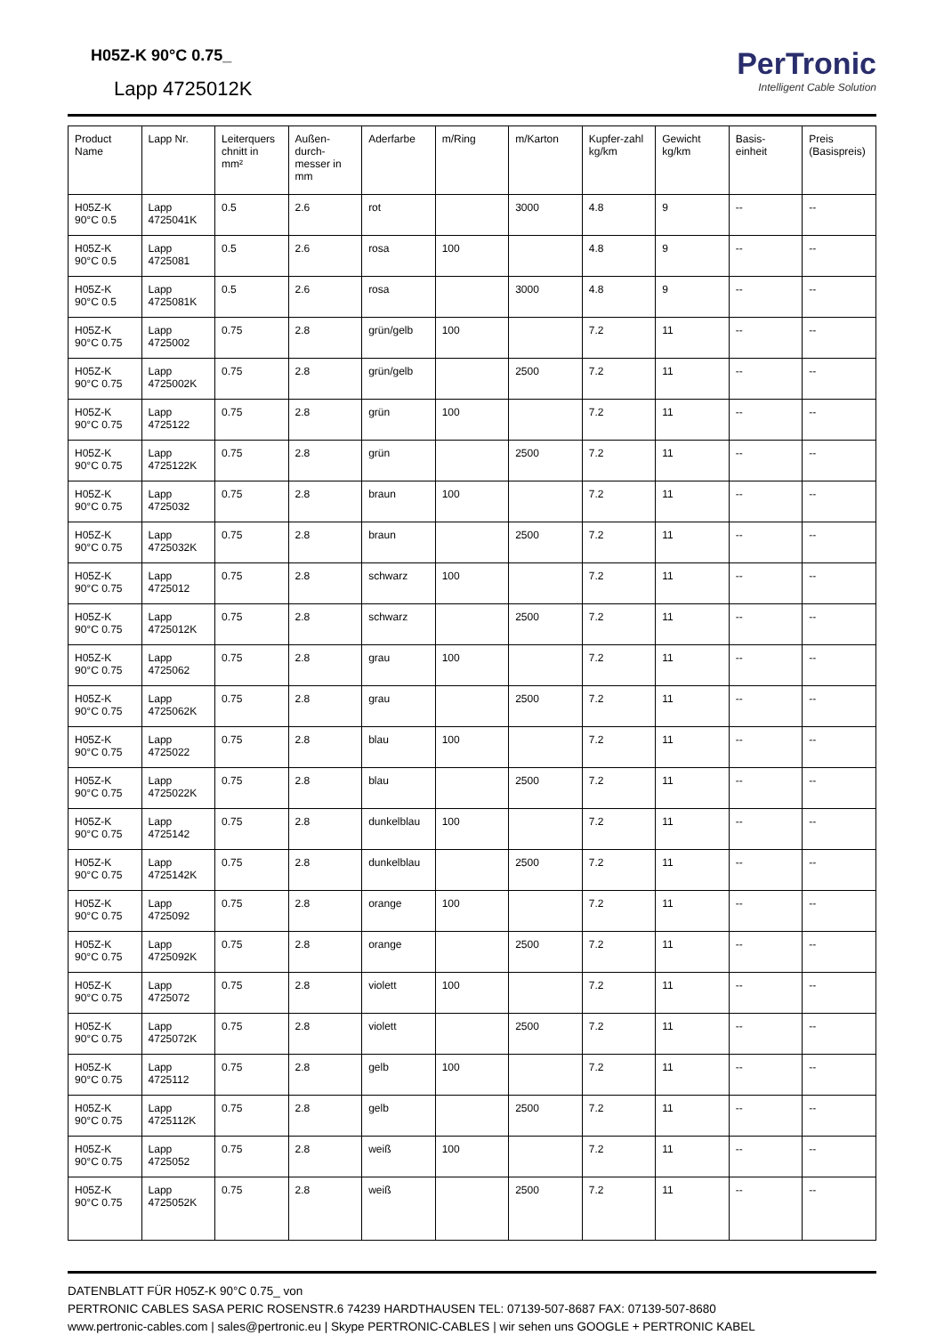H05Z-K 90°C 0.75_
Lapp 4725012K
PerTronic
Intelligent Cable Solution
| Product Name | Lapp Nr. | Leiterquers chnitt in mm² | Außen-durch-messer in mm | Aderfarbe | m/Ring | m/Karton | Kupfer-zahl kg/km | Gewicht kg/km | Basis-einheit | Preis (Basispreis) |
| --- | --- | --- | --- | --- | --- | --- | --- | --- | --- | --- |
| H05Z-K 90°C 0.5 | Lapp 4725041K | 0.5 | 2.6 | rot | | 3000 | 4.8 | 9 | -- | -- |
| H05Z-K 90°C 0.5 | Lapp 4725081 | 0.5 | 2.6 | rosa | 100 | | 4.8 | 9 | -- | -- |
| H05Z-K 90°C 0.5 | Lapp 4725081K | 0.5 | 2.6 | rosa | | 3000 | 4.8 | 9 | -- | -- |
| H05Z-K 90°C 0.75 | Lapp 4725002 | 0.75 | 2.8 | grün/gelb | 100 | | 7.2 | 11 | -- | -- |
| H05Z-K 90°C 0.75 | Lapp 4725002K | 0.75 | 2.8 | grün/gelb | | 2500 | 7.2 | 11 | -- | -- |
| H05Z-K 90°C 0.75 | Lapp 4725122 | 0.75 | 2.8 | grün | 100 | | 7.2 | 11 | -- | -- |
| H05Z-K 90°C 0.75 | Lapp 4725122K | 0.75 | 2.8 | grün | | 2500 | 7.2 | 11 | -- | -- |
| H05Z-K 90°C 0.75 | Lapp 4725032 | 0.75 | 2.8 | braun | 100 | | 7.2 | 11 | -- | -- |
| H05Z-K 90°C 0.75 | Lapp 4725032K | 0.75 | 2.8 | braun | | 2500 | 7.2 | 11 | -- | -- |
| H05Z-K 90°C 0.75 | Lapp 4725012 | 0.75 | 2.8 | schwarz | 100 | | 7.2 | 11 | -- | -- |
| H05Z-K 90°C 0.75 | Lapp 4725012K | 0.75 | 2.8 | schwarz | | 2500 | 7.2 | 11 | -- | -- |
| H05Z-K 90°C 0.75 | Lapp 4725062 | 0.75 | 2.8 | grau | 100 | | 7.2 | 11 | -- | -- |
| H05Z-K 90°C 0.75 | Lapp 4725062K | 0.75 | 2.8 | grau | | 2500 | 7.2 | 11 | -- | -- |
| H05Z-K 90°C 0.75 | Lapp 4725022 | 0.75 | 2.8 | blau | 100 | | 7.2 | 11 | -- | -- |
| H05Z-K 90°C 0.75 | Lapp 4725022K | 0.75 | 2.8 | blau | | 2500 | 7.2 | 11 | -- | -- |
| H05Z-K 90°C 0.75 | Lapp 4725142 | 0.75 | 2.8 | dunkelblau | 100 | | 7.2 | 11 | -- | -- |
| H05Z-K 90°C 0.75 | Lapp 4725142K | 0.75 | 2.8 | dunkelblau | | 2500 | 7.2 | 11 | -- | -- |
| H05Z-K 90°C 0.75 | Lapp 4725092 | 0.75 | 2.8 | orange | 100 | | 7.2 | 11 | -- | -- |
| H05Z-K 90°C 0.75 | Lapp 4725092K | 0.75 | 2.8 | orange | | 2500 | 7.2 | 11 | -- | -- |
| H05Z-K 90°C 0.75 | Lapp 4725072 | 0.75 | 2.8 | violett | 100 | | 7.2 | 11 | -- | -- |
| H05Z-K 90°C 0.75 | Lapp 4725072K | 0.75 | 2.8 | violett | | 2500 | 7.2 | 11 | -- | -- |
| H05Z-K 90°C 0.75 | Lapp 4725112 | 0.75 | 2.8 | gelb | 100 | | 7.2 | 11 | -- | -- |
| H05Z-K 90°C 0.75 | Lapp 4725112K | 0.75 | 2.8 | gelb | | 2500 | 7.2 | 11 | -- | -- |
| H05Z-K 90°C 0.75 | Lapp 4725052 | 0.75 | 2.8 | weiß | 100 | | 7.2 | 11 | -- | -- |
| H05Z-K 90°C 0.75 | Lapp 4725052K | 0.75 | 2.8 | weiß | | 2500 | 7.2 | 11 | -- | -- |
DATENBLATT FÜR H05Z-K 90°C 0.75_ von
PERTRONIC CABLES SASA PERIC ROSENSTR.6 74239 HARDTHAUSEN TEL: 07139-507-8687 FAX: 07139-507-8680
www.pertronic-cables.com | sales@pertronic.eu | Skype PERTRONIC-CABLES | wir sehen uns GOOGLE + PERTRONIC KABEL